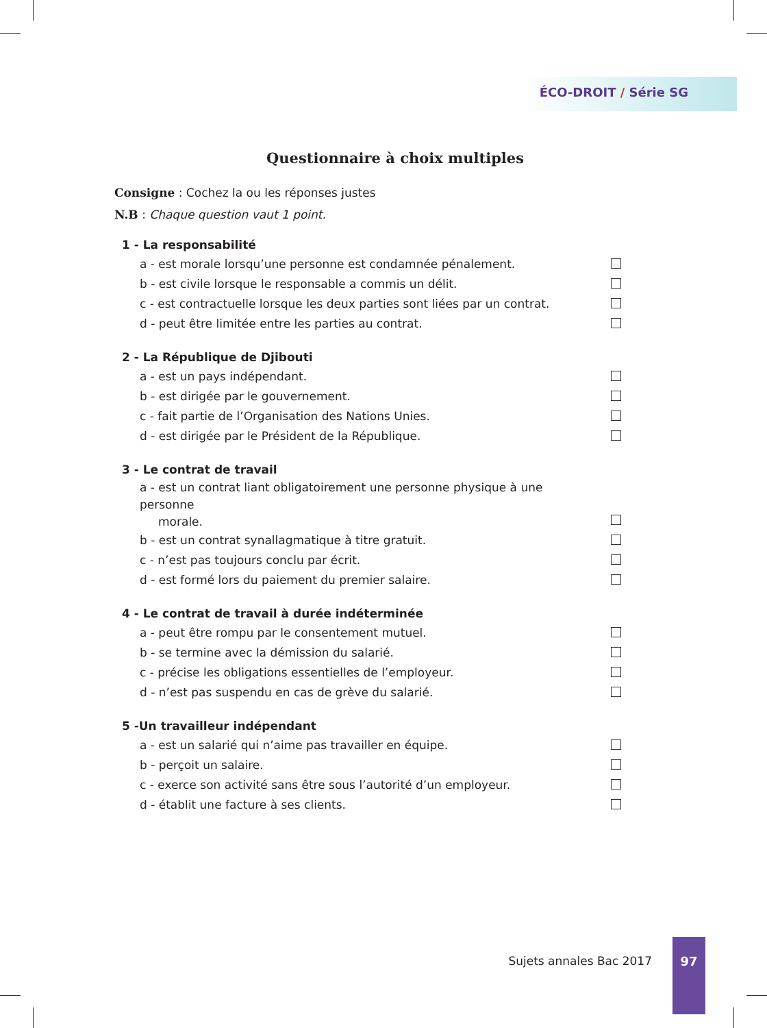ÉCO-DROIT / Série SG
Questionnaire à choix multiples
Consigne : Cochez la ou les réponses justes
N.B : Chaque question vaut 1 point.
1 - La responsabilité
a - est morale lorsqu’une personne est condamnée pénalement.
b - est civile lorsque le responsable a commis un délit.
c - est contractuelle lorsque les deux parties sont liées par un contrat.
d - peut être limitée entre les parties au contrat.
2 - La République de Djibouti
a - est un pays indépendant.
b - est dirigée par le gouvernement.
c - fait partie de l’Organisation des Nations Unies.
d - est dirigée par le Président de la République.
3 - Le contrat de travail
a - est un contrat liant obligatoirement une personne physique à une personne
morale.
b - est un contrat synallagmatique à titre gratuit.
c - n’est pas toujours conclu par écrit.
d - est formé lors du paiement du premier salaire.
4 - Le contrat de travail à durée indéterminée
a - peut être rompu par le consentement mutuel.
b - se termine avec la démission du salarié.
c - précise les obligations essentielles de l’employeur.
d - n’est pas suspendu en cas de grève du salarié.
5 -Un travailleur indépendant
a - est un salarié qui n’aime pas travailler en équipe.
b - perçoit un salaire.
c - exerce son activité sans être sous l’autorité d’un employeur.
d - établit une facture à ses clients.
Sujets annales Bac 2017
97